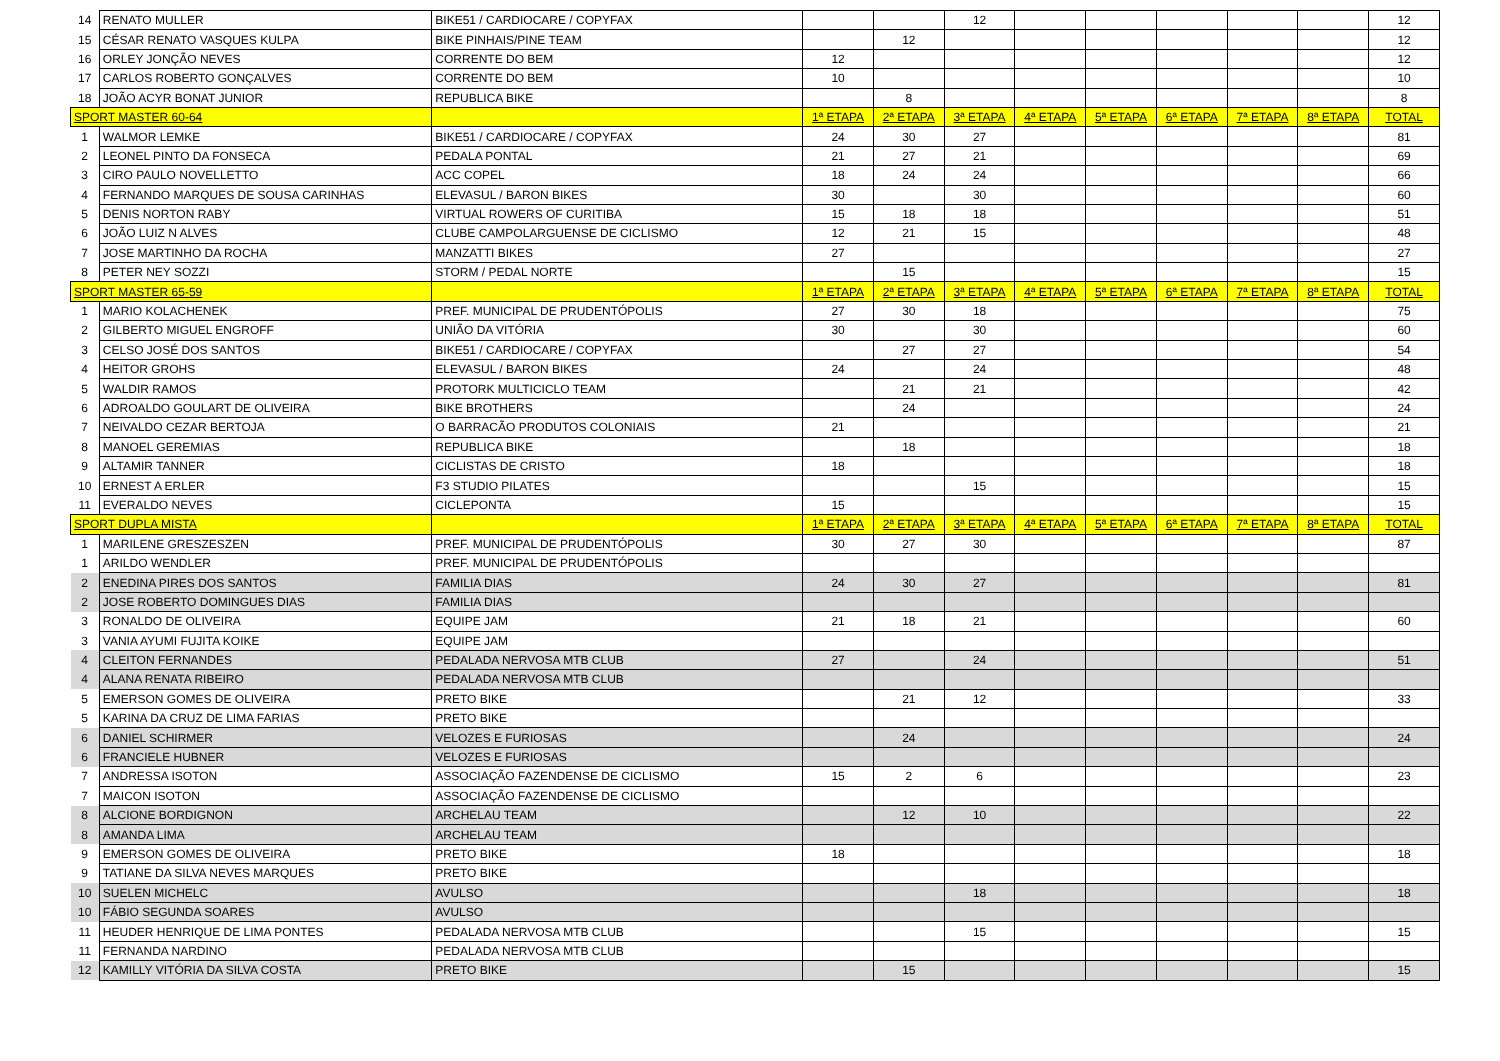| 14 | RENATO MULLER | BIKE51 / CARDIOCARE / COPYFAX | | | 12 | | | | | | 12 |
| 15 | CÉSAR RENATO VASQUES KULPA | BIKE PINHAIS/PINE TEAM | | 12 | | | | | | | 12 |
| 16 | ORLEY JONÇÃO NEVES | CORRENTE DO BEM | 12 | | | | | | | | 12 |
| 17 | CARLOS ROBERTO GONÇALVES | CORRENTE DO BEM | 10 | | | | | | | | 10 |
| 18 | JOÃO ACYR BONAT JUNIOR | REPUBLICA BIKE | | 8 | | | | | | | 8 |
| SPORT MASTER 60-64 | | | 1ª ETAPA | 2ª ETAPA | 3ª ETAPA | 4ª ETAPA | 5ª ETAPA | 6ª ETAPA | 7ª ETAPA | 8ª ETAPA | TOTAL |
| 1 | WALMOR LEMKE | BIKE51 / CARDIOCARE / COPYFAX | 24 | 30 | 27 | | | | | | 81 |
| 2 | LEONEL PINTO DA FONSECA | PEDALA PONTAL | 21 | 27 | 21 | | | | | | 69 |
| 3 | CIRO PAULO NOVELLETTO | ACC COPEL | 18 | 24 | 24 | | | | | | 66 |
| 4 | FERNANDO MARQUES DE SOUSA CARINHAS | ELEVASUL / BARON BIKES | 30 | | 30 | | | | | | 60 |
| 5 | DENIS NORTON RABY | VIRTUAL ROWERS OF CURITIBA | 15 | 18 | 18 | | | | | | 51 |
| 6 | JOÃO LUIZ N ALVES | CLUBE CAMPOLARGUENSE DE CICLISMO | 12 | 21 | 15 | | | | | | 48 |
| 7 | JOSE MARTINHO DA ROCHA | MANZATTI BIKES | 27 | | | | | | | | 27 |
| 8 | PETER NEY SOZZI | STORM / PEDAL NORTE | | 15 | | | | | | | 15 |
| SPORT MASTER 65-59 | | | 1ª ETAPA | 2ª ETAPA | 3ª ETAPA | 4ª ETAPA | 5ª ETAPA | 6ª ETAPA | 7ª ETAPA | 8ª ETAPA | TOTAL |
| 1 | MARIO KOLACHENEK | PREF. MUNICIPAL DE PRUDENTÓPOLIS | 27 | 30 | 18 | | | | | | 75 |
| 2 | GILBERTO MIGUEL ENGROFF | UNIÃO DA VITÓRIA | 30 | | 30 | | | | | | 60 |
| 3 | CELSO JOSÉ DOS SANTOS | BIKE51 / CARDIOCARE / COPYFAX | | 27 | 27 | | | | | | 54 |
| 4 | HEITOR GROHS | ELEVASUL / BARON BIKES | 24 | | 24 | | | | | | 48 |
| 5 | WALDIR RAMOS | PROTORK MULTICICLO TEAM | | 21 | 21 | | | | | | 42 |
| 6 | ADROALDO GOULART DE OLIVEIRA | BIKE BROTHERS | | 24 | | | | | | | 24 |
| 7 | NEIVALDO CEZAR BERTOJA | O BARRACÃO PRODUTOS COLONIAIS | 21 | | | | | | | | 21 |
| 8 | MANOEL GEREMIAS | REPUBLICA BIKE | | 18 | | | | | | | 18 |
| 9 | ALTAMIR TANNER | CICLISTAS DE CRISTO | 18 | | | | | | | | 18 |
| 10 | ERNEST A ERLER | F3 STUDIO PILATES | | | 15 | | | | | | 15 |
| 11 | EVERALDO NEVES | CICLEPONTA | 15 | | | | | | | | 15 |
| SPORT DUPLA MISTA | | | 1ª ETAPA | 2ª ETAPA | 3ª ETAPA | 4ª ETAPA | 5ª ETAPA | 6ª ETAPA | 7ª ETAPA | 8ª ETAPA | TOTAL |
| 1 | MARILENE GRESZESZEN | PREF. MUNICIPAL DE PRUDENTÓPOLIS | 30 | 27 | 30 | | | | | | 87 |
| 1 | ARILDO WENDLER | PREF. MUNICIPAL DE PRUDENTÓPOLIS | | | | | | | | | |
| 2 | ENEDINA PIRES DOS SANTOS | FAMILIA DIAS | 24 | 30 | 27 | | | | | | 81 |
| 2 | JOSE ROBERTO DOMINGUES DIAS | FAMILIA DIAS | | | | | | | | | |
| 3 | RONALDO DE OLIVEIRA | EQUIPE JAM | 21 | 18 | 21 | | | | | | 60 |
| 3 | VANIA AYUMI FUJITA KOIKE | EQUIPE JAM | | | | | | | | | |
| 4 | CLEITON FERNANDES | PEDALADA NERVOSA MTB CLUB | 27 | | 24 | | | | | | 51 |
| 4 | ALANA RENATA RIBEIRO | PEDALADA NERVOSA MTB CLUB | | | | | | | | | |
| 5 | EMERSON GOMES DE OLIVEIRA | PRETO BIKE | | 21 | 12 | | | | | | 33 |
| 5 | KARINA DA CRUZ DE LIMA FARIAS | PRETO BIKE | | | | | | | | | |
| 6 | DANIEL SCHIRMER | VELOZES E FURIOSAS | | 24 | | | | | | | 24 |
| 6 | FRANCIELE HUBNER | VELOZES E FURIOSAS | | | | | | | | | |
| 7 | ANDRESSA ISOTON | ASSOCIAÇÃO FAZENDENSE DE CICLISMO | 15 | 2 | 6 | | | | | | 23 |
| 7 | MAICON ISOTON | ASSOCIAÇÃO FAZENDENSE DE CICLISMO | | | | | | | | | |
| 8 | ALCIONE BORDIGNON | ARCHELAU TEAM | | 12 | 10 | | | | | | 22 |
| 8 | AMANDA LIMA | ARCHELAU TEAM | | | | | | | | | |
| 9 | EMERSON GOMES DE OLIVEIRA | PRETO BIKE | 18 | | | | | | | | 18 |
| 9 | TATIANE DA SILVA NEVES MARQUES | PRETO BIKE | | | | | | | | | |
| 10 | SUELEN MICHELC | AVULSO | | | 18 | | | | | | 18 |
| 10 | FÁBIO SEGUNDA SOARES | AVULSO | | | | | | | | | |
| 11 | HEUDER HENRIQUE DE LIMA PONTES | PEDALADA NERVOSA MTB CLUB | | | 15 | | | | | | 15 |
| 11 | FERNANDA NARDINO | PEDALADA NERVOSA MTB CLUB | | | | | | | | | |
| 12 | KAMILLY VITÓRIA DA SILVA COSTA | PRETO BIKE | | 15 | | | | | | | 15 |